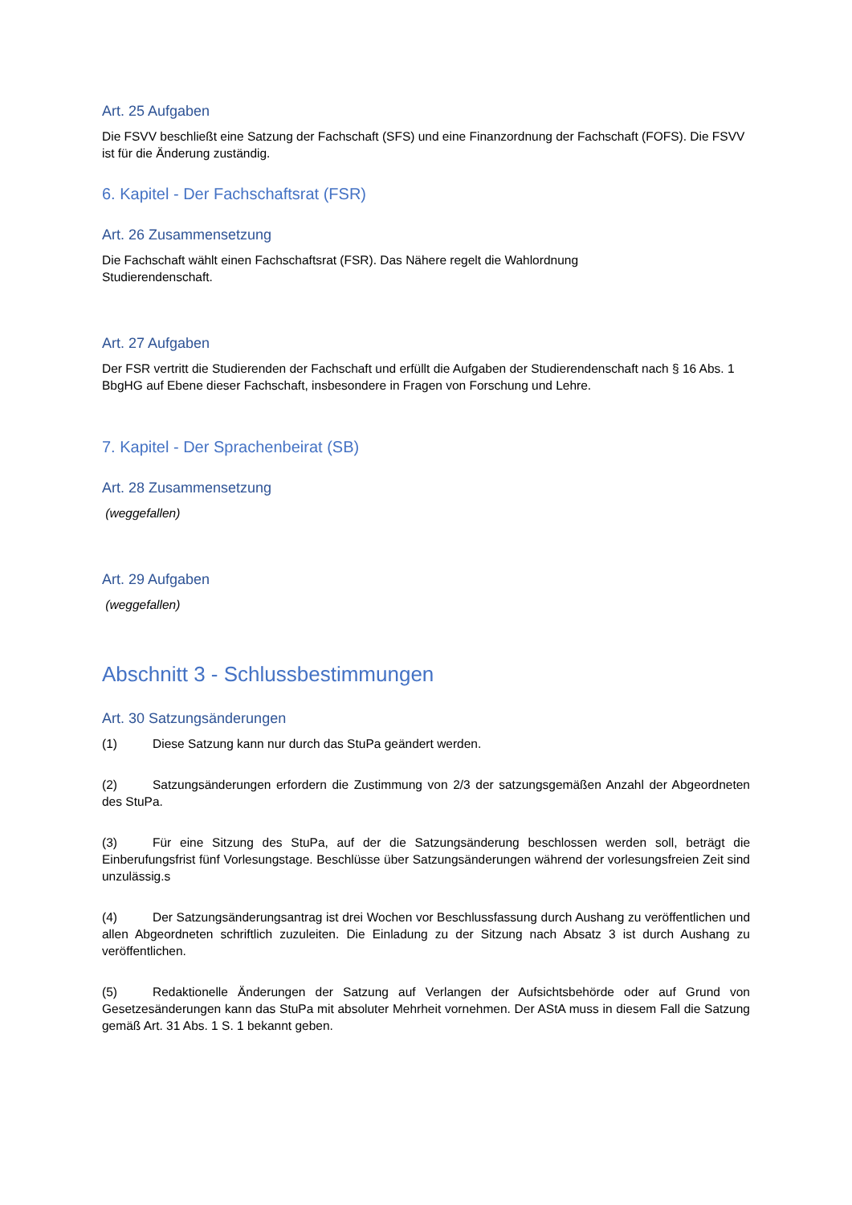Art. 25 Aufgaben
Die FSVV beschließt eine Satzung der Fachschaft (SFS) und eine Finanzordnung der Fachschaft (FOFS). Die FSVV ist für die Änderung zuständig.
6. Kapitel - Der Fachschaftsrat (FSR)
Art. 26 Zusammensetzung
Die Fachschaft wählt einen Fachschaftsrat (FSR). Das Nähere regelt die Wahlordnung
Studierendenschaft.
Art. 27 Aufgaben
Der FSR vertritt die Studierenden der Fachschaft und erfüllt die Aufgaben der Studierendenschaft nach § 16 Abs. 1 BbgHG auf Ebene dieser Fachschaft, insbesondere in Fragen von Forschung und Lehre.
7. Kapitel - Der Sprachenbeirat (SB)
Art. 28 Zusammensetzung
(weggefallen)
Art. 29 Aufgaben
(weggefallen)
Abschnitt 3 - Schlussbestimmungen
Art. 30 Satzungsänderungen
(1) Diese Satzung kann nur durch das StuPa geändert werden.
(2) Satzungsänderungen erfordern die Zustimmung von 2/3 der satzungsgemäßen Anzahl der Abgeordneten des StuPa.
(3) Für eine Sitzung des StuPa, auf der die Satzungsänderung beschlossen werden soll, beträgt die Einberufungsfrist fünf Vorlesungstage. Beschlüsse über Satzungsänderungen während der vorlesungsfreien Zeit sind unzulässig.s
(4) Der Satzungsänderungsantrag ist drei Wochen vor Beschlussfassung durch Aushang zu veröffentlichen und allen Abgeordneten schriftlich zuzuleiten. Die Einladung zu der Sitzung nach Absatz 3 ist durch Aushang zu veröffentlichen.
(5) Redaktionelle Änderungen der Satzung auf Verlangen der Aufsichtsbehörde oder auf Grund von Gesetzesänderungen kann das StuPa mit absoluter Mehrheit vornehmen. Der AStA muss in diesem Fall die Satzung gemäß Art. 31 Abs. 1 S. 1 bekannt geben.